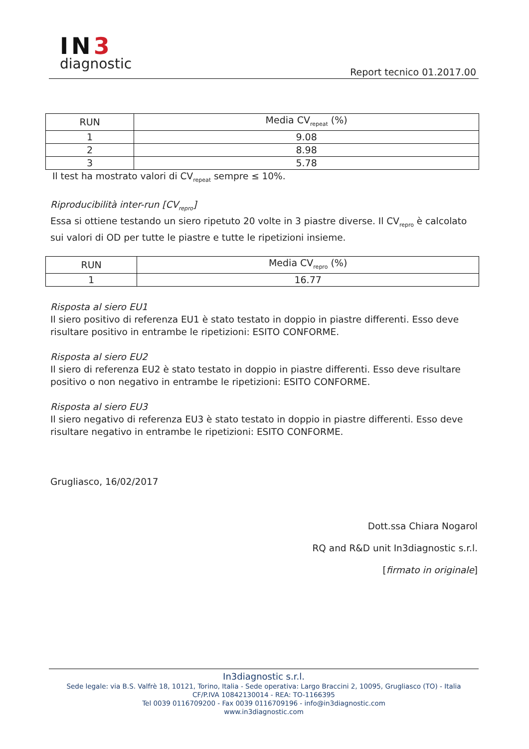IN3
diagnostic
Report tecnico 01.2017.00
| RUN | Media CV<sub>repeat</sub> (%) |
| --- | --- |
| 1 | 9.08 |
| 2 | 8.98 |
| 3 | 5.78 |
Il test ha mostrato valori di CV<sub>repeat</sub> sempre ≤ 10%.
Riproducibilità inter-run [CV<sub>repro</sub>]
Essa si ottiene testando un siero ripetuto 20 volte in 3 piastre diverse. Il CV<sub>repro</sub> è calcolato sui valori di OD per tutte le piastre e tutte le ripetizioni insieme.
| RUN | Media CV<sub>repro</sub> (%) |
| --- | --- |
| 1 | 16.77 |
Risposta al siero EU1
Il siero positivo di referenza EU1 è stato testato in doppio in piastre differenti. Esso deve risultare positivo in entrambe le ripetizioni: ESITO CONFORME.
Risposta al siero EU2
Il siero di referenza EU2 è stato testato in doppio in piastre differenti. Esso deve risultare positivo o non negativo in entrambe le ripetizioni: ESITO CONFORME.
Risposta al siero EU3
Il siero negativo di referenza EU3 è stato testato in doppio in piastre differenti. Esso deve risultare negativo in entrambe le ripetizioni: ESITO CONFORME.
Grugliasco, 16/02/2017
Dott.ssa Chiara Nogarol
RQ and R&D unit In3diagnostic s.r.l.
[firmato in originale]
In3diagnostic s.r.l.
Sede legale: via B.S. Valfrè 18, 10121, Torino, Italia - Sede operativa: Largo Braccini 2, 10095, Grugliasco (TO) - Italia
CF/P.IVA 10842130014 - REA: TO-1166395
Tel 0039 0116709200 - Fax 0039 0116709196 - info@in3diagnostic.com
www.in3diagnostic.com